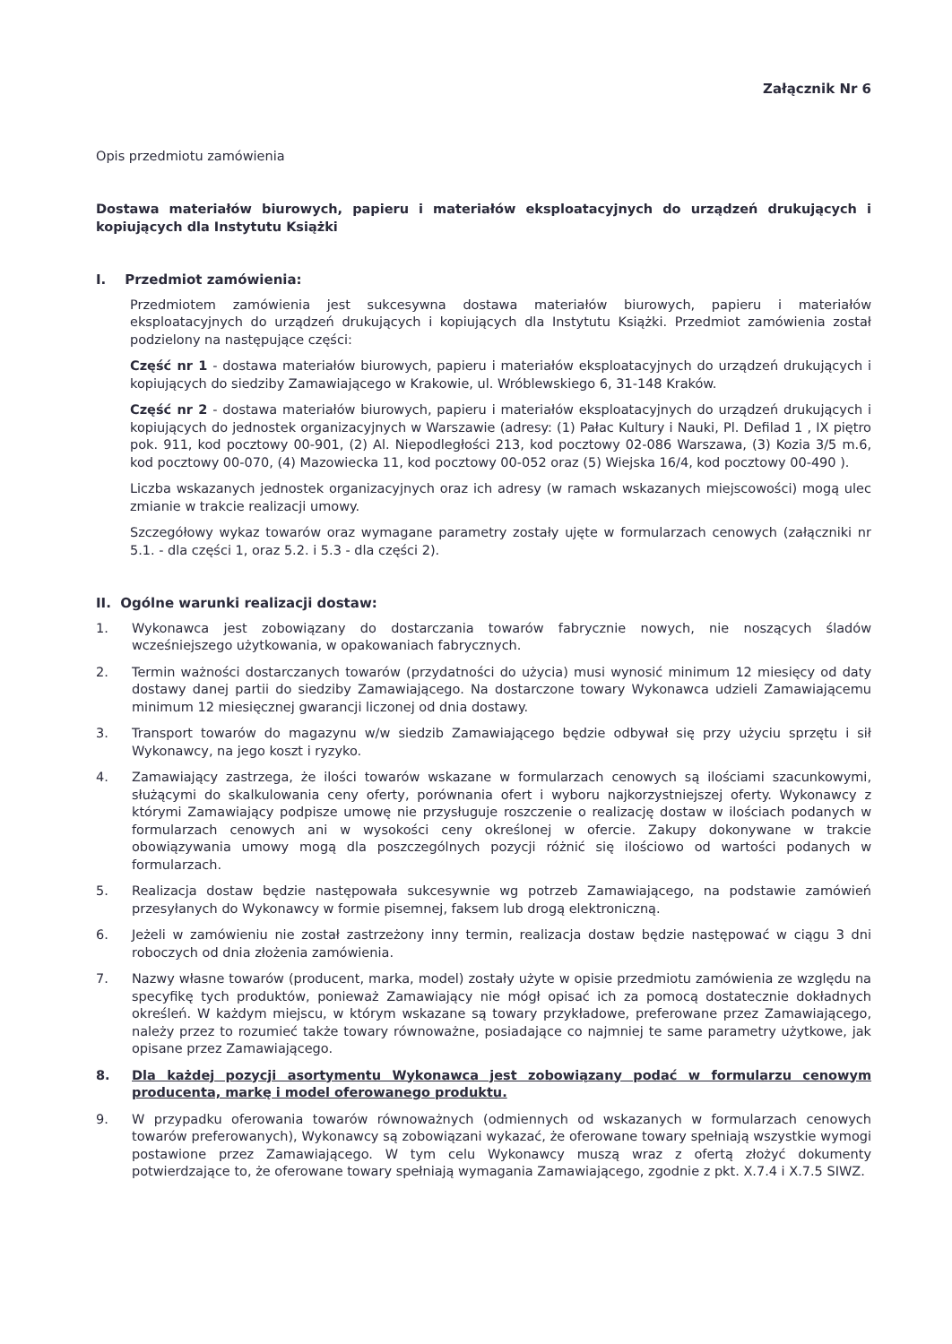Załącznik Nr 6
Opis przedmiotu zamówienia
Dostawa materiałów biurowych, papieru i materiałów eksploatacyjnych do urządzeń drukujących i kopiujących dla Instytutu Książki
I. Przedmiot zamówienia:
Przedmiotem zamówienia jest sukcesywna dostawa materiałów biurowych, papieru i materiałów eksploatacyjnych do urządzeń drukujących i kopiujących dla Instytutu Książki. Przedmiot zamówienia został podzielony na następujące części:
Część nr 1 - dostawa materiałów biurowych, papieru i materiałów eksploatacyjnych do urządzeń drukujących i kopiujących do siedziby Zamawiającego w Krakowie, ul. Wróblewskiego 6, 31-148 Kraków.
Część nr 2 - dostawa materiałów biurowych, papieru i materiałów eksploatacyjnych do urządzeń drukujących i kopiujących do jednostek organizacyjnych w Warszawie (adresy: (1) Pałac Kultury i Nauki, Pl. Defilad 1 , IX piętro pok. 911, kod pocztowy 00-901, (2) Al. Niepodległości 213, kod pocztowy 02-086 Warszawa, (3) Kozia 3/5 m.6, kod pocztowy 00-070, (4) Mazowiecka 11, kod pocztowy 00-052 oraz (5) Wiejska 16/4, kod pocztowy 00-490 ).
Liczba wskazanych jednostek organizacyjnych oraz ich adresy (w ramach wskazanych miejscowości) mogą ulec zmianie w trakcie realizacji umowy.
Szczegółowy wykaz towarów oraz wymagane parametry zostały ujęte w formularzach cenowych (załączniki nr 5.1. - dla części 1, oraz 5.2. i 5.3 - dla części 2).
II. Ogólne warunki realizacji dostaw:
1. Wykonawca jest zobowiązany do dostarczania towarów fabrycznie nowych, nie noszących śladów wcześniejszego użytkowania, w opakowaniach fabrycznych.
2. Termin ważności dostarczanych towarów (przydatności do użycia) musi wynosić minimum 12 miesięcy od daty dostawy danej partii do siedziby Zamawiającego. Na dostarczone towary Wykonawca udzieli Zamawiającemu minimum 12 miesięcznej gwarancji liczonej od dnia dostawy.
3. Transport towarów do magazynu w/w siedzib Zamawiającego będzie odbywał się przy użyciu sprzętu i sił Wykonawcy, na jego koszt i ryzyko.
4. Zamawiający zastrzega, że ilości towarów wskazane w formularzach cenowych są ilościami szacunkowymi, służącymi do skalkulowania ceny oferty, porównania ofert i wyboru najkorzystniejszej oferty. Wykonawcy z którymi Zamawiający podpisze umowę nie przysługuje roszczenie o realizację dostaw w ilościach podanych w formularzach cenowych ani w wysokości ceny określonej w ofercie. Zakupy dokonywane w trakcie obowiązywania umowy mogą dla poszczególnych pozycji różnić się ilościowo od wartości podanych w formularzach.
5. Realizacja dostaw będzie następowała sukcesywnie wg potrzeb Zamawiającego, na podstawie zamówień przesyłanych do Wykonawcy w formie pisemnej, faksem lub drogą elektroniczną.
6. Jeżeli w zamówieniu nie został zastrzeżony inny termin, realizacja dostaw będzie następować w ciągu 3 dni roboczych od dnia złożenia zamówienia.
7. Nazwy własne towarów (producent, marka, model) zostały użyte w opisie przedmiotu zamówienia ze względu na specyfikę tych produktów, ponieważ Zamawiający nie mógł opisać ich za pomocą dostatecznie dokładnych określeń. W każdym miejscu, w którym wskazane są towary przykładowe, preferowane przez Zamawiającego, należy przez to rozumieć także towary równoważne, posiadające co najmniej te same parametry użytkowe, jak opisane przez Zamawiającego.
8. Dla każdej pozycji asortymentu Wykonawca jest zobowiązany podać w formularzu cenowym producenta, markę i model oferowanego produktu.
9. W przypadku oferowania towarów równoważnych (odmiennych od wskazanych w formularzach cenowych towarów preferowanych), Wykonawcy są zobowiązani wykazać, że oferowane towary spełniają wszystkie wymogi postawione przez Zamawiającego. W tym celu Wykonawcy muszą wraz z ofertą złożyć dokumenty potwierdzające to, że oferowane towary spełniają wymagania Zamawiającego, zgodnie z pkt. X.7.4 i X.7.5 SIWZ.